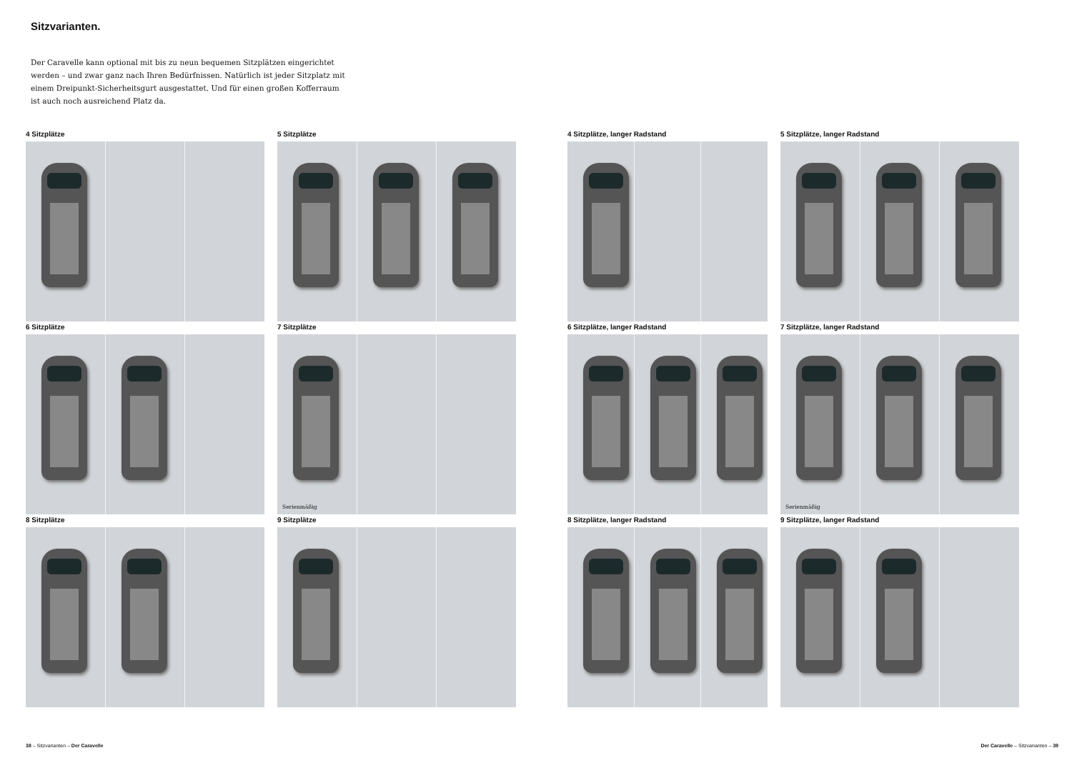Sitzvarianten.
Der Caravelle kann optional mit bis zu neun bequemen Sitzplätzen eingerichtet werden – und zwar ganz nach Ihren Bedürfnissen. Natürlich ist jeder Sitzplatz mit einem Dreipunkt-Sicherheitsgurt ausgestattet. Und für einen großen Kofferraum ist auch noch ausreichend Platz da.
4 Sitzplätze
5 Sitzplätze
4 Sitzplätze, langer Radstand
5 Sitzplätze, langer Radstand
6 Sitzplätze
7 Sitzplätze
Serienmäßig
6 Sitzplätze, langer Radstand
7 Sitzplätze, langer Radstand
Serienmäßig
8 Sitzplätze
9 Sitzplätze
8 Sitzplätze, langer Radstand
9 Sitzplätze, langer Radstand
38 – Sitzvarianten – Der Caravelle
Der Caravelle – Sitzvarianten – 39